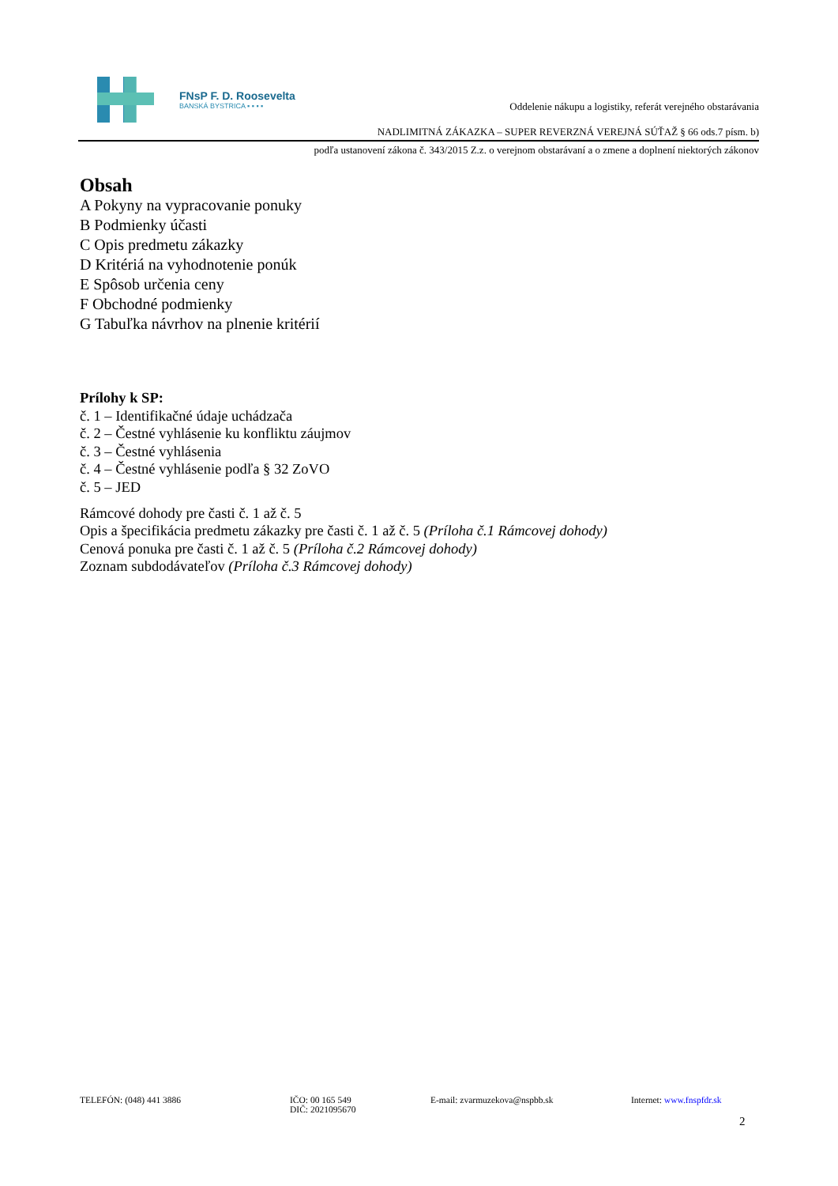FNsP F. D. Roosevelta
BANSKÁ BYSTRICA ▪ ▪ ▪ ▪
Oddelenie nákupu a logistiky, referát verejného obstarávania
NADLIMITNÁ ZÁKAZKA – SUPER REVERZNÁ VEREJNÁ SÚŤAŽ § 66 ods.7 písm. b)
podľa ustanovení zákona č. 343/2015 Z.z. o verejnom obstarávaní a o zmene a doplnení niektorých zákonov
Obsah
A Pokyny na vypracovanie ponuky
B Podmienky účasti
C Opis predmetu zákazky
D Kritériá na vyhodnotenie ponúk
E Spôsob určenia ceny
F Obchodné podmienky
G Tabuľka návrhov na plnenie kritérií
Prílohy k SP:
č. 1 – Identifikačné údaje uchádzača
č. 2 – Čestné vyhlásenie ku konfliktu záujmov
č. 3 – Čestné vyhlásenia
č. 4 – Čestné vyhlásenie podľa § 32 ZoVO
č. 5 – JED
Rámcové dohody pre časti č. 1 až č. 5
Opis a špecifikácia predmetu zákazky pre časti č. 1 až č. 5 (Príloha č.1 Rámcovej dohody)
Cenová ponuka pre časti č. 1 až č. 5 (Príloha č.2 Rámcovej dohody)
Zoznam subdodávateľov (Príloha č.3 Rámcovej dohody)
TELEFÓN: (048) 441 3886 IČO: 00 165 549
DIČ: 2021095670
E-mail: zvarmuzekova@nspbb.sk Internet: www.fnspfdr.sk
2